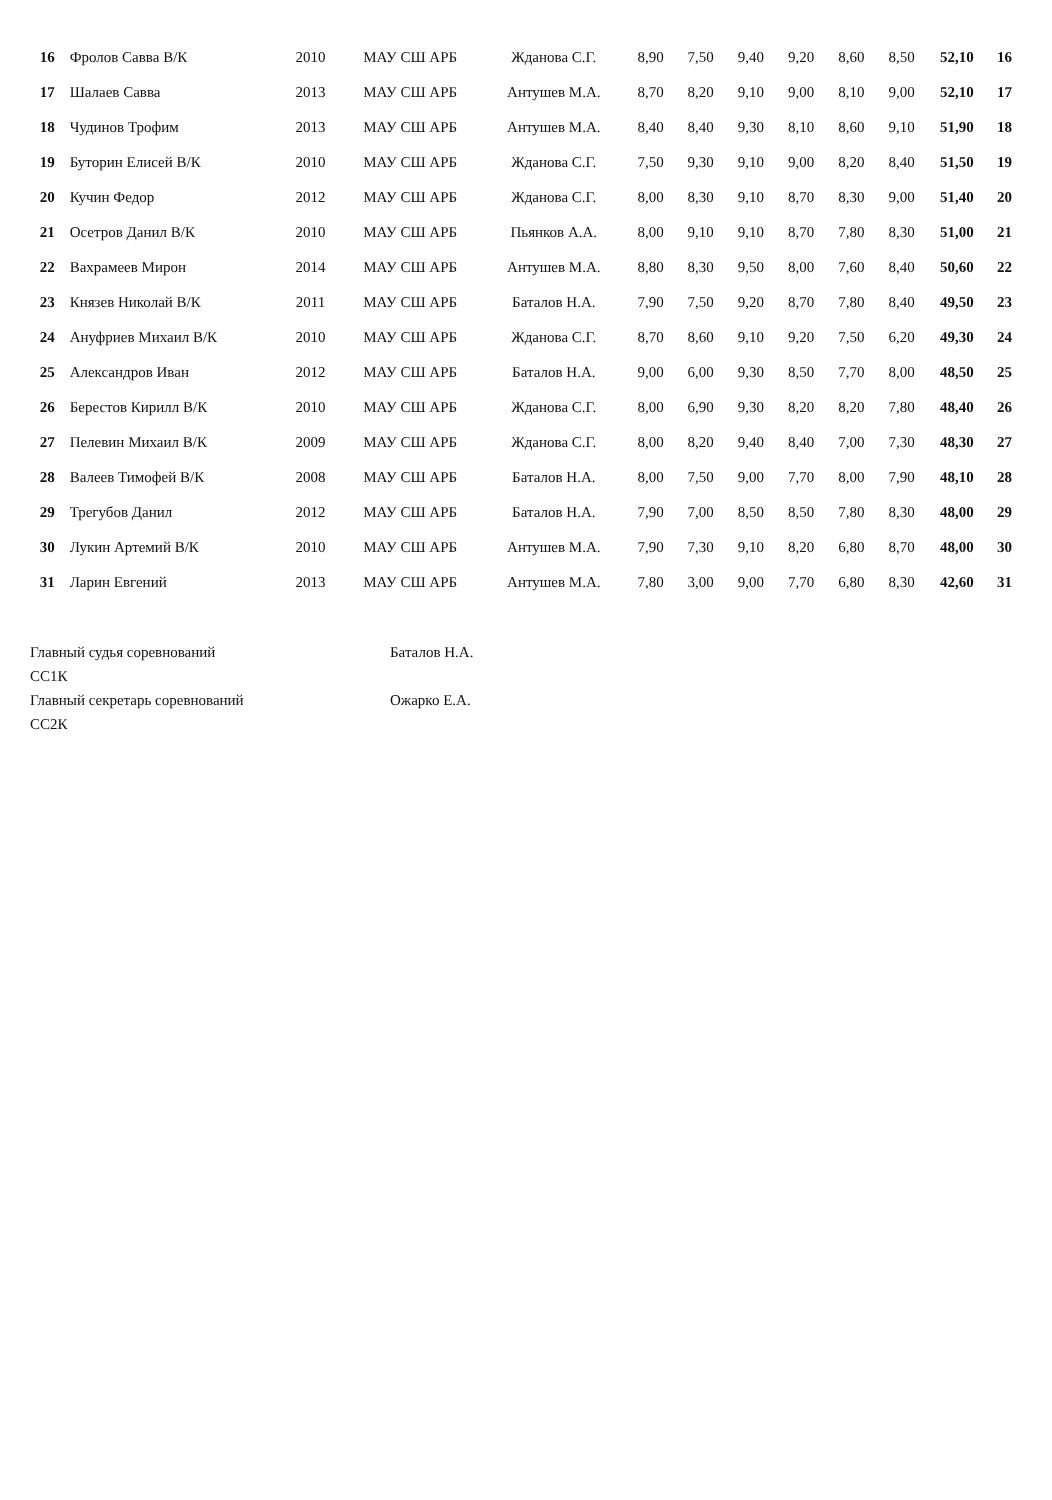| 16 | Фролов Савва В/К | 2010 | МАУ СШ АРБ | Жданова С.Г. | 8,90 | 7,50 | 9,40 | 9,20 | 8,60 | 8,50 | 52,10 | 16 |
| 17 | Шалаев Савва | 2013 | МАУ СШ АРБ | Антушев М.А. | 8,70 | 8,20 | 9,10 | 9,00 | 8,10 | 9,00 | 52,10 | 17 |
| 18 | Чудинов Трофим | 2013 | МАУ СШ АРБ | Антушев М.А. | 8,40 | 8,40 | 9,30 | 8,10 | 8,60 | 9,10 | 51,90 | 18 |
| 19 | Буторин Елисей В/К | 2010 | МАУ СШ АРБ | Жданова С.Г. | 7,50 | 9,30 | 9,10 | 9,00 | 8,20 | 8,40 | 51,50 | 19 |
| 20 | Кучин Федор | 2012 | МАУ СШ АРБ | Жданова С.Г. | 8,00 | 8,30 | 9,10 | 8,70 | 8,30 | 9,00 | 51,40 | 20 |
| 21 | Осетров Данил В/К | 2010 | МАУ СШ АРБ | Пьянков А.А. | 8,00 | 9,10 | 9,10 | 8,70 | 7,80 | 8,30 | 51,00 | 21 |
| 22 | Вахрамеев Мирон | 2014 | МАУ СШ АРБ | Антушев М.А. | 8,80 | 8,30 | 9,50 | 8,00 | 7,60 | 8,40 | 50,60 | 22 |
| 23 | Князев Николай В/К | 2011 | МАУ СШ АРБ | Баталов Н.А. | 7,90 | 7,50 | 9,20 | 8,70 | 7,80 | 8,40 | 49,50 | 23 |
| 24 | Ануфриев Михаил В/К | 2010 | МАУ СШ АРБ | Жданова С.Г. | 8,70 | 8,60 | 9,10 | 9,20 | 7,50 | 6,20 | 49,30 | 24 |
| 25 | Александров Иван | 2012 | МАУ СШ АРБ | Баталов Н.А. | 9,00 | 6,00 | 9,30 | 8,50 | 7,70 | 8,00 | 48,50 | 25 |
| 26 | Берестов Кирилл В/К | 2010 | МАУ СШ АРБ | Жданова С.Г. | 8,00 | 6,90 | 9,30 | 8,20 | 8,20 | 7,80 | 48,40 | 26 |
| 27 | Пелевин Михаил В/К | 2009 | МАУ СШ АРБ | Жданова С.Г. | 8,00 | 8,20 | 9,40 | 8,40 | 7,00 | 7,30 | 48,30 | 27 |
| 28 | Валеев Тимофей В/К | 2008 | МАУ СШ АРБ | Баталов Н.А. | 8,00 | 7,50 | 9,00 | 7,70 | 8,00 | 7,90 | 48,10 | 28 |
| 29 | Трегубов Данил | 2012 | МАУ СШ АРБ | Баталов Н.А. | 7,90 | 7,00 | 8,50 | 8,50 | 7,80 | 8,30 | 48,00 | 29 |
| 30 | Лукин Артемий В/К | 2010 | МАУ СШ АРБ | Антушев М.А. | 7,90 | 7,30 | 9,10 | 8,20 | 6,80 | 8,70 | 48,00 | 30 |
| 31 | Ларин Евгений | 2013 | МАУ СШ АРБ | Антушев М.А. | 7,80 | 3,00 | 9,00 | 7,70 | 6,80 | 8,30 | 42,60 | 31 |
Главный судья соревнований
СС1К Баталов Н.А.
Главный секретарь соревнований
СС2К Ожарко Е.А.